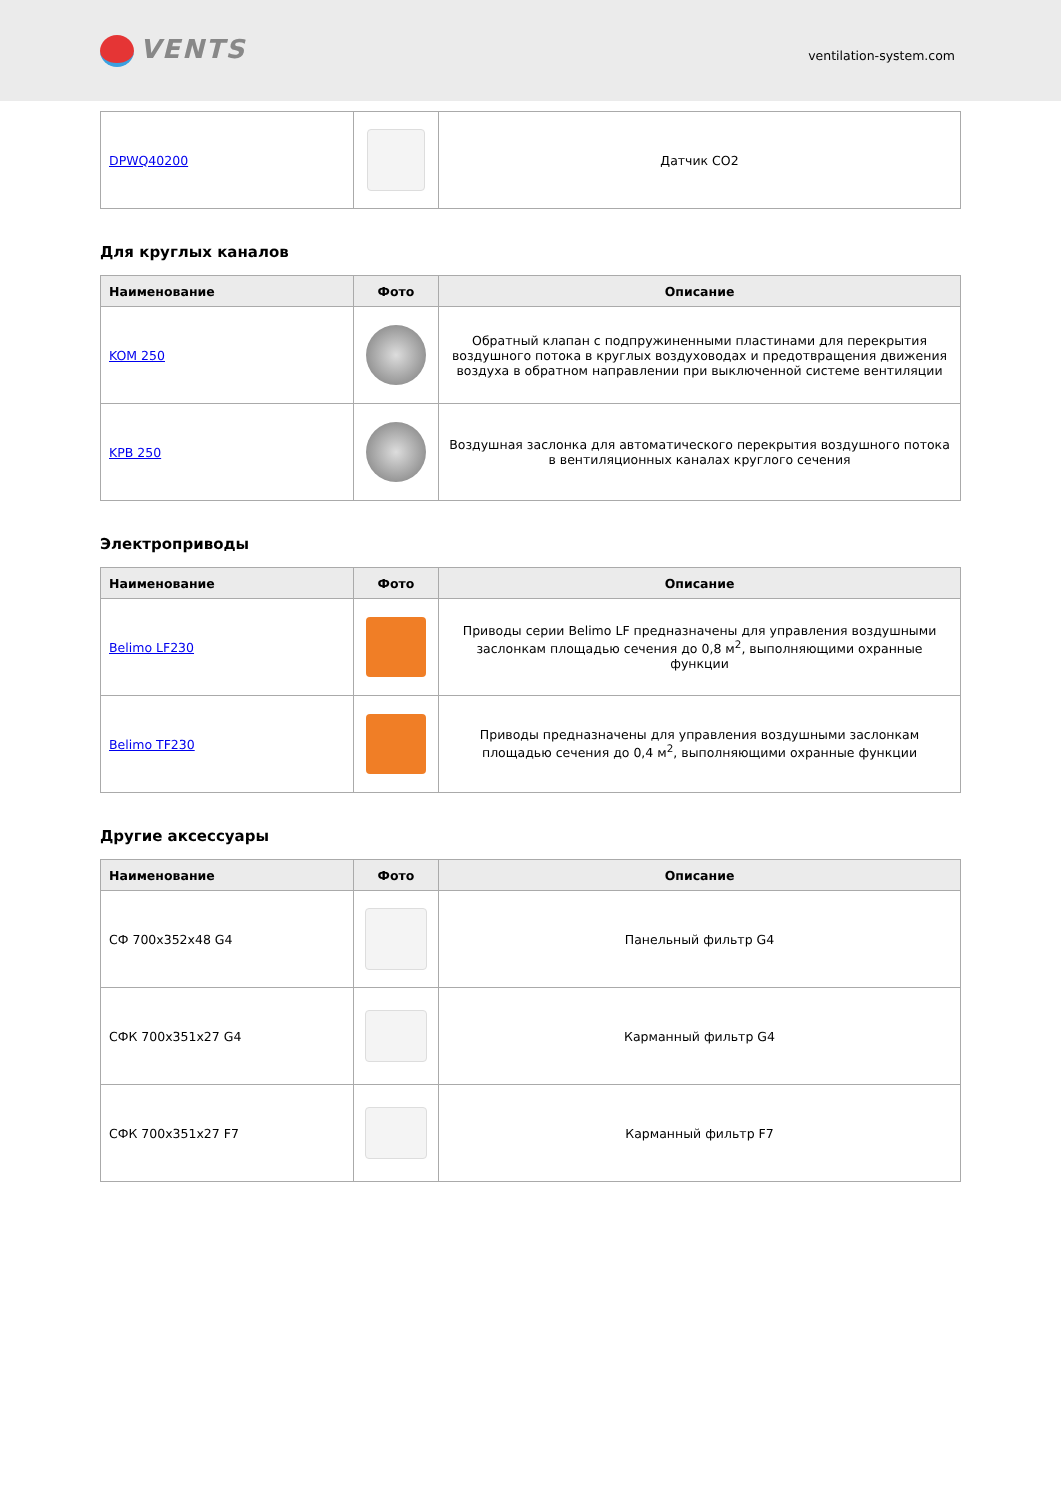VENTS
ventilation-system.com
| DPWQ40200 | | Датчик CO2 |
Для круглых каналов
| Наименование | Фото | Описание |
| --- | --- | --- |
| KOM 250 | | Обратный клапан с подпружиненными пластинами для перекрытия воздушного потока в круглых воздуховодах и предотвращения движения воздуха в обратном направлении при выключенной системе вентиляции |
| KPB 250 | | Воздушная заслонка для автоматического перекрытия воздушного потока в вентиляционных каналах круглого сечения |
Электроприводы
| Наименование | Фото | Описание |
| --- | --- | --- |
| Belimo LF230 | | Приводы серии Belimo LF предназначены для управления воздушными заслонкам площадью сечения до 0,8 м<sup>2</sup>, выполняющими охранные функции |
| Belimo TF230 | | Приводы предназначены для управления воздушными заслонкам площадью сечения до 0,4 м<sup>2</sup>, выполняющими охранные функции |
Другие аксессуары
| Наименование | Фото | Описание |
| --- | --- | --- |
| СФ 700x352x48 G4 | | Панельный фильтр G4 |
| СФК 700x351x27 G4 | | Карманный фильтр G4 |
| СФК 700x351x27 F7 | | Карманный фильтр F7 |